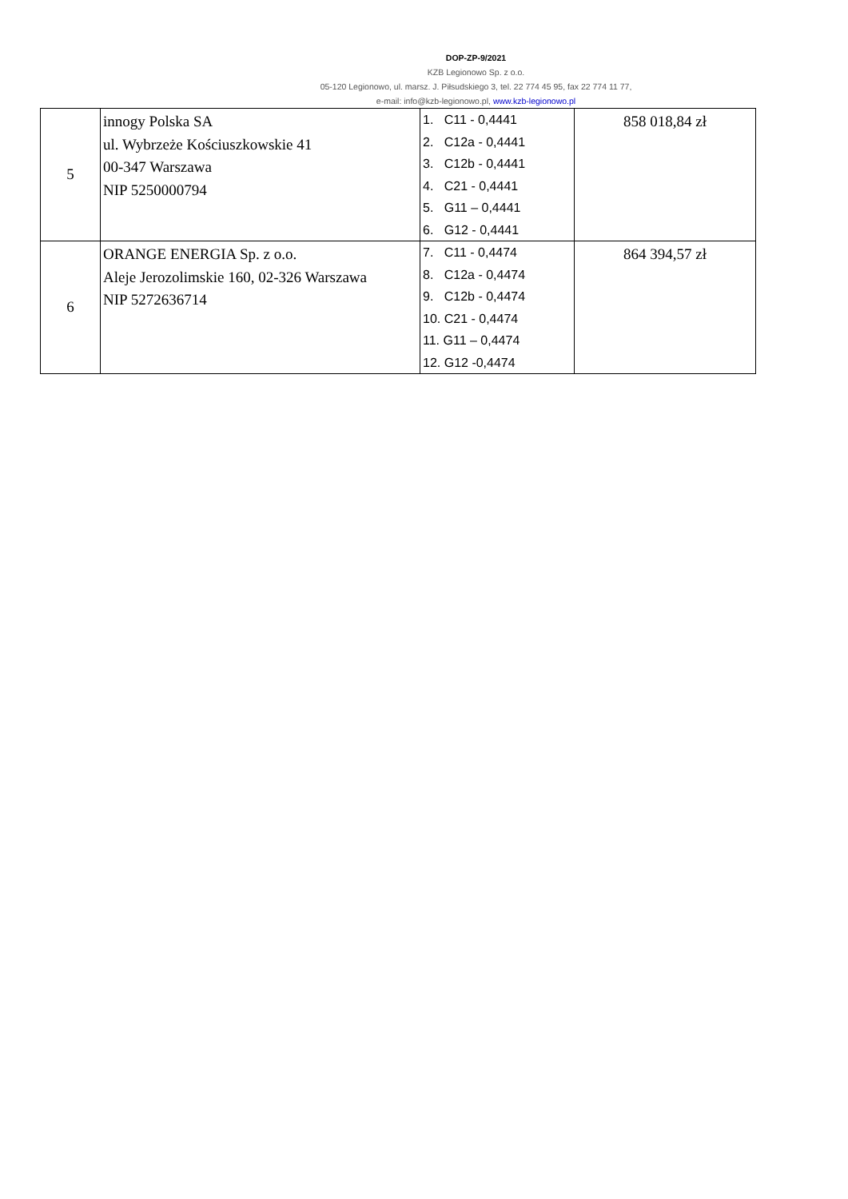DOP-ZP-9/2021
KZB Legionowo Sp. z o.o.
05-120 Legionowo, ul. marsz. J. Piłsudskiego 3, tel. 22 774 45 95, fax 22 774 11 77,
e-mail: info@kzb-legionowo.pl, www.kzb-legionowo.pl
| 5 | innogy Polska SA ul. Wybrzeże Kościuszkowskie 41 00-347 Warszawa NIP 5250000794 | 1. C11 - 0,4441 2. C12a - 0,4441 3. C12b - 0,4441 4. C21 - 0,4441 5. G11 – 0,4441 6. G12 - 0,4441 | 858 018,84 zł |
| 6 | ORANGE ENERGIA Sp. z o.o. Aleje Jerozolimskie 160, 02-326 Warszawa NIP 5272636714 | 7. C11 - 0,4474 8. C12a - 0,4474 9. C12b - 0,4474 10. C21 - 0,4474 11. G11 – 0,4474 12. G12 -0,4474 | 864 394,57 zł |